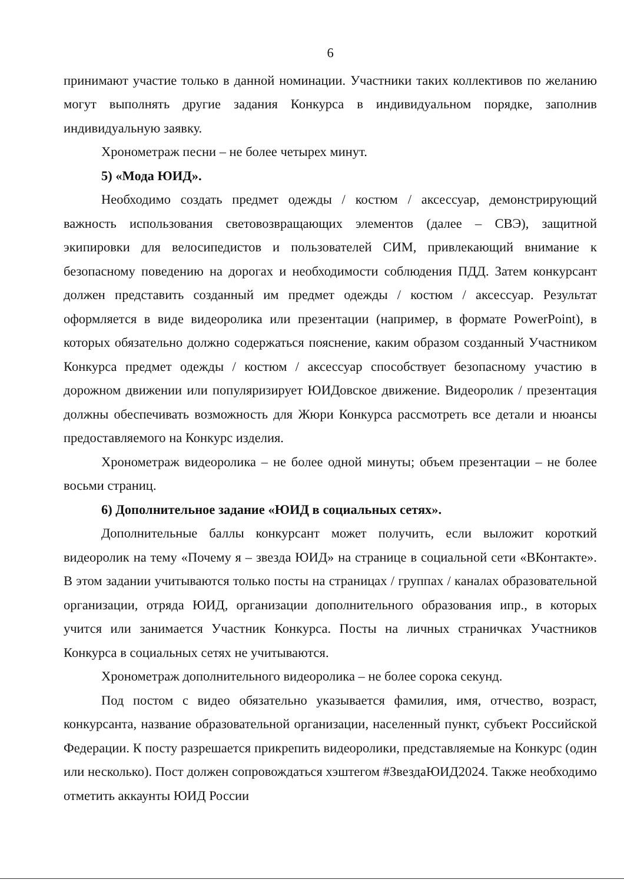6
принимают участие только в данной номинации. Участники таких коллективов по желанию могут выполнять другие задания Конкурса в индивидуальном порядке, заполнив индивидуальную заявку.
Хронометраж песни – не более четырех минут.
5) «Мода ЮИД».
Необходимо создать предмет одежды / костюм / аксессуар, демонстрирующий важность использования световозвращающих элементов (далее – СВЭ), защитной экипировки для велосипедистов и пользователей СИМ, привлекающий внимание к безопасному поведению на дорогах и необходимости соблюдения ПДД. Затем конкурсант должен представить созданный им предмет одежды / костюм / аксессуар. Результат оформляется в виде видеоролика или презентации (например, в формате PowerPoint), в которых обязательно должно содержаться пояснение, каким образом созданный Участником Конкурса предмет одежды / костюм / аксессуар способствует безопасному участию в дорожном движении или популяризирует ЮИДовское движение. Видеоролик / презентация должны обеспечивать возможность для Жюри Конкурса рассмотреть все детали и нюансы предоставляемого на Конкурс изделия.
Хронометраж видеоролика – не более одной минуты; объем презентации – не более восьми страниц.
6) Дополнительное задание «ЮИД в социальных сетях».
Дополнительные баллы конкурсант может получить, если выложит короткий видеоролик на тему «Почему я – звезда ЮИД» на странице в социальной сети «ВКонтакте». В этом задании учитываются только посты на страницах / группах / каналах образовательной организации, отряда ЮИД, организации дополнительного образования ипр., в которых учится или занимается Участник Конкурса. Посты на личных страничках Участников Конкурса в социальных сетях не учитываются.
Хронометраж дополнительного видеоролика – не более сорока секунд.
Под постом с видео обязательно указывается фамилия, имя, отчество, возраст, конкурсанта, название образовательной организации, населенный пункт, субъект Российской Федерации. К посту разрешается прикрепить видеоролики, представляемые на Конкурс (один или несколько). Пост должен сопровождаться хэштегом #ЗвездаЮИД2024. Также необходимо отметить аккаунты ЮИД России